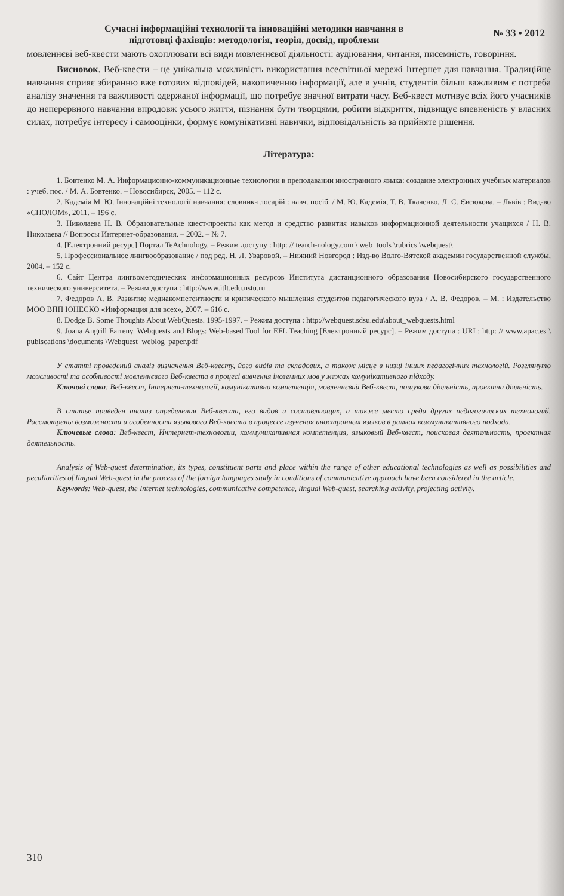Сучасні інформаційні технології та інноваційні методики навчання в
підготовці фахівців: методологія, теорія, досвід, проблеми
№ 33 • 2012
мовленнєві веб-квести мають охоплювати всі види мовленнєвої діяльності: аудіювання, читання, писемність, говоріння.
Висновок. Веб-квести – це унікальна можливість використання всесвітньої мережі Інтернет для навчання. Традиційне навчання сприяє збиранню вже готових відповідей, накопиченню інформації, але в учнів, студентів більш важливим є потреба аналізу значення та важливості одержаної інформації, що потребує значної витрати часу. Веб-квест мотивує всіх його учасників до неперервного навчання впродовж усього життя, пізнання бути творцями, робити відкриття, підвищує впевненість у власних силах, потребує інтересу і самооцінки, формує комунікативні навички, відповідальність за прийняте рішення.
Література:
1. Бовтенко М. А. Информационно-коммуникационные технологии в преподавании иностранного языка: создание электронных учебных материалов : учеб. пос. / М. А. Бовтенко. – Новосибирск, 2005. – 112 с.
2. Кадемія М. Ю. Інноваційні технології навчання: словник-глосарій : навч. посіб. / М. Ю. Кадемія, Т. В. Ткаченко, Л. С. Євсюкова. – Львів : Вид-во «СПОЛОМ», 2011. – 196 с.
3. Николаева Н. В. Образовательные квест-проекты как метод и средство развития навыков информационной деятельности учащихся / Н. В. Николаева // Вопросы Интернет-образования. – 2002. – № 7.
4. [Електронний ресурс] Портал TeAchnology. – Режим доступу : http: // tearch-nology.com \ web_tools \rubrics \webquest\
5. Профессиональное лингвообразование / под ред. Н. Л. Уваровой. – Нижний Новгород : Изд-во Волго-Вятской академии государственной службы, 2004. – 152 с.
6. Сайт Центра лингвометодических информационных ресурсов Института дистанционного образования Новосибирского государственного технического университета. – Режим доступа : http://www.itlt.edu.nstu.ru
7. Федоров А. В. Развитие медиакомпетентности и критического мышления студентов педагогического вуза / А. В. Федоров. – М. : Издательство МОО ВПП ЮНЕСКО «Информация для всех», 2007. – 616 с.
8. Dodge B. Some Thoughts About WebQuests. 1995-1997. – Режим доступа : http://webquest.sdsu.edu\about_webquests.html
9. Joana Angrill Farreny. Webquests and Blogs: Web-based Tool for EFL Teaching [Електронный ресурс]. – Режим доступа : URL: http: // www.apac.es \ publscations \documents \Webquest_weblog_paper.pdf
У статті проведений аналіз визначення Веб-квесту, його видів та складових, а також місце в низці інших педагогічних технологій. Розглянуто можливості та особливості мовленнєвого Веб-квеста в процесі вивчення іноземних мов у межах комунікативного підходу.
Ключові слова: Веб-квест, Інтернет-технології, комунікативна компетенція, мовленнєвий Веб-квест, пошукова діяльність, проектна діяльність.
В статье приведен анализ определения Веб-квеста, его видов и составляющих, а также место среди других педагогических технологий. Рассмотрены возможности и особенности языкового Веб-квеста в процессе изучения иностранных языков в рамках коммуникативного подхода.
Ключевые слова: Веб-квест, Интернет-технологии, коммуникативная компетенция, языковый Веб-квест, поисковая деятельность, проектная деятельность.
Analysis of Web-quest determination, its types, constituent parts and place within the range of other educational technologies as well as possibilities and peculiarities of lingual Web-quest in the process of the foreign languages study in conditions of communicative approach have been considered in the article.
Keywords: Web-quest, the Internet technologies, communicative competence, lingual Web-quest, searching activity, projecting activity.
310